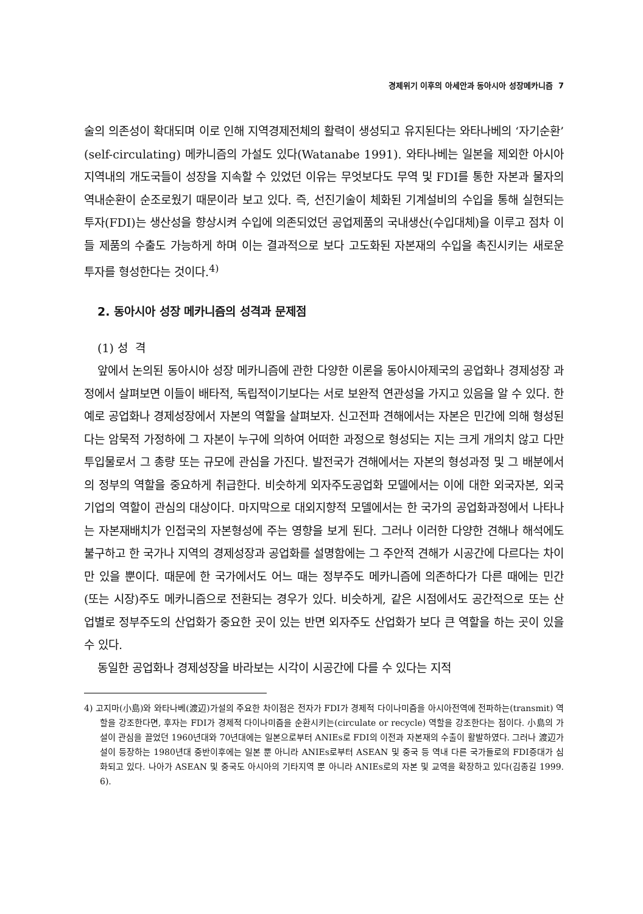경제위기 이후의 아세안과 동아시아 성장메카니즘 7
술의 의존성이 확대되며 이로 인해 지역경제전체의 활력이 생성되고 유지된다는 와타나베의 ‘자기순환’ (self-circulating) 메카니즘의 가설도 있다(Watanabe 1991). 와타나베는 일본을 제외한 아시아지역내의 개도국들이 성장을 지속할 수 있었던 이유는 무엇보다도 무역 및 FDI를 통한 자본과 물자의 역내순환이 순조로웠기 때문이라 보고 있다. 즉, 선진기술이 체화된 기계설비의 수입을 통해 실현되는 투자(FDI)는 생산성을 향상시켜 수입에 의존되었던 공업제품의 국내생산(수입대체)을 이루고 점차 이들 제품의 수출도 가능하게 하며 이는 결과적으로 보다 고도화된 자본재의 수입을 촉진시키는 새로운 투자를 형성한다는 것이다.<sup>4)</sup>
2. 동아시아 성장 메카니즘의 성격과 문제점
(1) 성 격
앞에서 논의된 동아시아 성장 메카니즘에 관한 다양한 이론을 동아시아제국의 공업화나 경제성장 과정에서 살펴보면 이들이 배타적, 독립적이기보다는 서로 보완적 연관성을 가지고 있음을 알 수 있다. 한 예로 공업화나 경제성장에서 자본의 역할을 살펴보자. 신고전파 견해에서는 자본은 민간에 의해 형성된다는 암묵적 가정하에 그 자본이 누구에 의하여 어떠한 과정으로 형성되는 지는 크게 개의치 않고 다만 투입물로서 그 총량 또는 규모에 관심을 가진다. 발전국가 견해에서는 자본의 형성과정 및 그 배분에서의 정부의 역할을 중요하게 취급한다. 비슷하게 외자주도공업화 모델에서는 이에 대한 외국자본, 외국기업의 역할이 관심의 대상이다. 마지막으로 대외지향적 모델에서는 한 국가의 공업화과정에서 나타나는 자본재배치가 인접국의 자본형성에 주는 영향을 보게 된다. 그러나 이러한 다양한 견해나 해석에도 불구하고 한 국가나 지역의 경제성장과 공업화를 설명함에는 그 주안적 견해가 시공간에 다르다는 차이만 있을 뿐이다. 때문에 한 국가에서도 어느 때는 정부주도 메카니즘에 의존하다가 다른 때에는 민간(또는 시장)주도 메카니즘으로 전환되는 경우가 있다. 비슷하게, 같은 시점에서도 공간적으로 또는 산업별로 정부주도의 산업화가 중요한 곳이 있는 반면 외자주도 산업화가 보다 큰 역할을 하는 곳이 있을 수 있다.
동일한 공업화나 경제성장을 바라보는 시각이 시공간에 다를 수 있다는 지적
4) 고지마(小島)와 와타나베(渡辺)가설의 주요한 차이점은 전자가 FDI가 경제적 다이나미즘을 아시아전역에 전파하는(transmit) 역할을 강조한다면, 후자는 FDI가 경제적 다이나미즘을 순환시키는(circulate or recycle) 역할을 강조한다는 점이다. 小島의 가설이 관심을 끌었던 1960년대와 70년대에는 일본으로부터 ANIEs로 FDI의 이전과 자본재의 수출이 활발하였다. 그러나 渡辺가설이 등장하는 1980년대 중반이후에는 일본 뿐 아니라 ANIEs로부터 ASEAN 및 중국 등 역내 다른 국가들로의 FDI증대가 심화되고 있다. 나아가 ASEAN 및 중국도 아시아의 기타지역 뿐 아니라 ANIEs로의 자본 및 교역을 확장하고 있다(김종길 1999. 6).